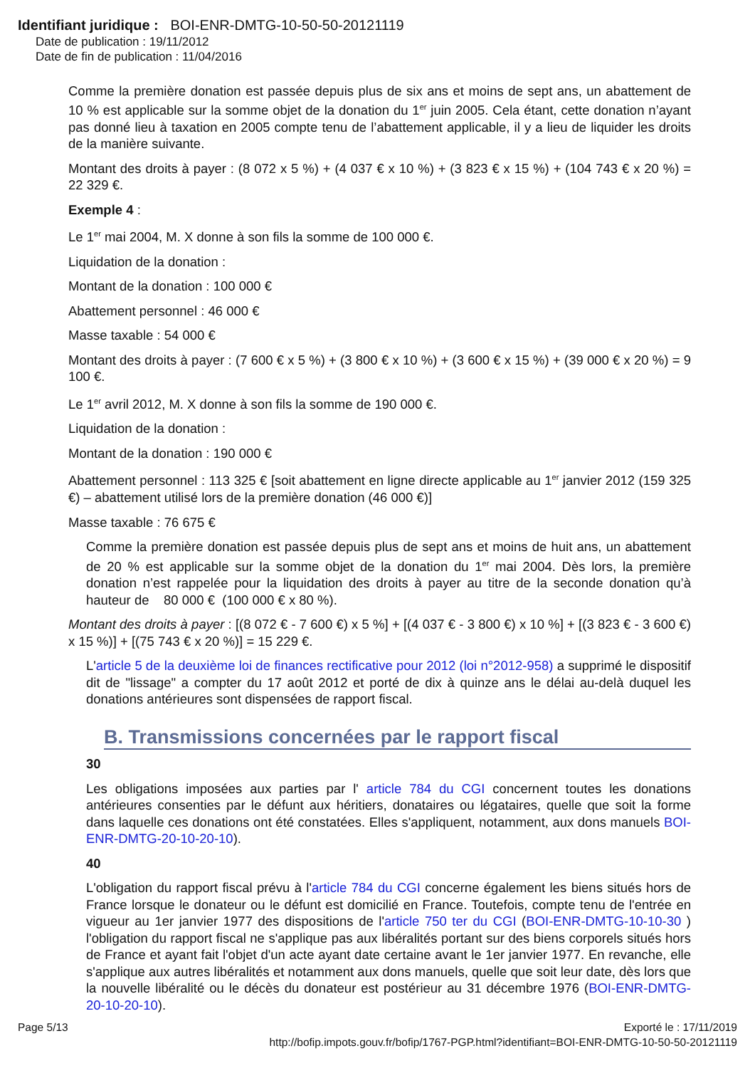Identifiant juridique : BOI-ENR-DMTG-10-50-50-20121119
Date de publication : 19/11/2012
Date de fin de publication : 11/04/2016
Comme la première donation est passée depuis plus de six ans et moins de sept ans, un abattement de 10 % est applicable sur la somme objet de la donation du 1<sup>er</sup> juin 2005. Cela étant, cette donation n’ayant pas donné lieu à taxation en 2005 compte tenu de l’abattement applicable, il y a lieu de liquider les droits de la manière suivante.
Montant des droits à payer : (8 072 x 5 %) + (4 037 € x 10 %) + (3 823 € x 15 %) + (104 743 € x 20 %) = 22 329 €.
Exemple 4 :
Le 1<sup>er</sup> mai 2004, M. X donne à son fils la somme de 100 000 €.
Liquidation de la donation :
Montant de la donation : 100 000 €
Abattement personnel : 46 000 €
Masse taxable : 54 000 €
Montant des droits à payer : (7 600 € x 5 %) + (3 800 € x 10 %) + (3 600 € x 15 %) + (39 000 € x 20 %) = 9 100 €.
Le 1<sup>er</sup> avril 2012, M. X donne à son fils la somme de 190 000 €.
Liquidation de la donation :
Montant de la donation : 190 000 €
Abattement personnel : 113 325 € [soit abattement en ligne directe applicable au 1<sup>er</sup> janvier 2012 (159 325 €) – abattement utilisé lors de la première donation (46 000 €)]
Masse taxable : 76 675 €
Comme la première donation est passée depuis plus de sept ans et moins de huit ans, un abattement de 20 % est applicable sur la somme objet de la donation du 1<sup>er</sup> mai 2004. Dès lors, la première donation n’est rappelée pour la liquidation des droits à payer au titre de la seconde donation qu’à hauteur de 80 000 € (100 000 € x 80 %).
Montant des droits à payer : [(8 072 € - 7 600 €) x 5 %] + [(4 037 € - 3 800 €) x 10 %] + [(3 823 € - 3 600 €) x 15 %)] + [(75 743 € x 20 %)] = 15 229 €.
L'article 5 de la deuxième loi de finances rectificative pour 2012 (loi n°2012-958) a supprimé le dispositif dit de "lissage" a compter du 17 août 2012 et porté de dix à quinze ans le délai au-delà duquel les donations antérieures sont dispensées de rapport fiscal.
B. Transmissions concernées par le rapport fiscal
30
Les obligations imposées aux parties par l' article 784 du CGI concernent toutes les donations antérieures consenties par le défunt aux héritiers, donataires ou légataires, quelle que soit la forme dans laquelle ces donations ont été constatées. Elles s'appliquent, notamment, aux dons manuels BOI-ENR-DMTG-20-10-20-10).
40
L'obligation du rapport fiscal prévu à l'article 784 du CGI concerne également les biens situés hors de France lorsque le donateur ou le défunt est domicilié en France. Toutefois, compte tenu de l'entrée en vigueur au 1er janvier 1977 des dispositions de l'article 750 ter du CGI (BOI-ENR-DMTG-10-10-30 ) l'obligation du rapport fiscal ne s'applique pas aux libéralités portant sur des biens corporels situés hors de France et ayant fait l'objet d'un acte ayant date certaine avant le 1er janvier 1977. En revanche, elle s'applique aux autres libéralités et notamment aux dons manuels, quelle que soit leur date, dès lors que la nouvelle libéralité ou le décès du donateur est postérieur au 31 décembre 1976 (BOI-ENR-DMTG-20-10-20-10).
Page 5/13 Exporté le : 17/11/2019
http://bofip.impots.gouv.fr/bofip/1767-PGP.html?identifiant=BOI-ENR-DMTG-10-50-50-20121119